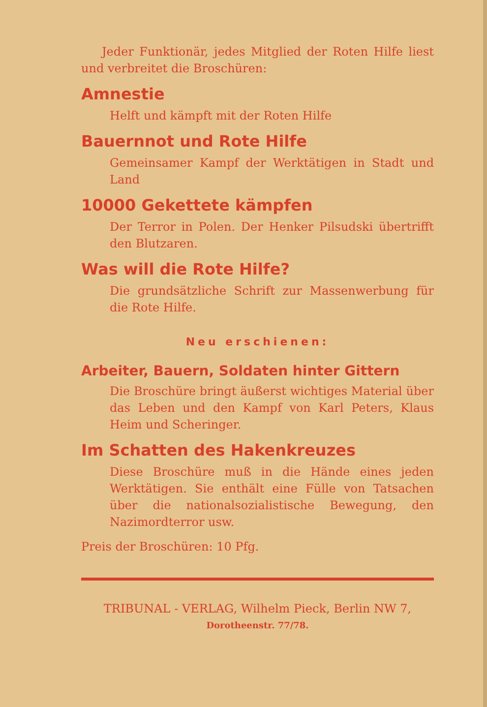Jeder Funktionär, jedes Mitglied der Roten Hilfe liest und verbreitet die Broschüren:
Amnestie
Helft und kämpft mit der Roten Hilfe
Bauernnot und Rote Hilfe
Gemeinsamer Kampf der Werktätigen in Stadt und Land
10000 Gekettete kämpfen
Der Terror in Polen. Der Henker Pilsudski übertrifft den Blutzaren.
Was will die Rote Hilfe?
Die grundsätzliche Schrift zur Massenwerbung für die Rote Hilfe.
Neu erschienen:
Arbeiter, Bauern, Soldaten hinter Gittern
Die Broschüre bringt äußerst wichtiges Material über das Leben und den Kampf von Karl Peters, Klaus Heim und Scheringer.
Im Schatten des Hakenkreuzes
Diese Broschüre muß in die Hände eines jeden Werktätigen. Sie enthält eine Fülle von Tatsachen über die nationalsozialistische Bewegung, den Nazimordterror usw.
Preis der Broschüren: 10 Pfg.
TRIBUNAL - VERLAG, Wilhelm Pieck, Berlin NW 7,
Dorotheenstr. 77/78.